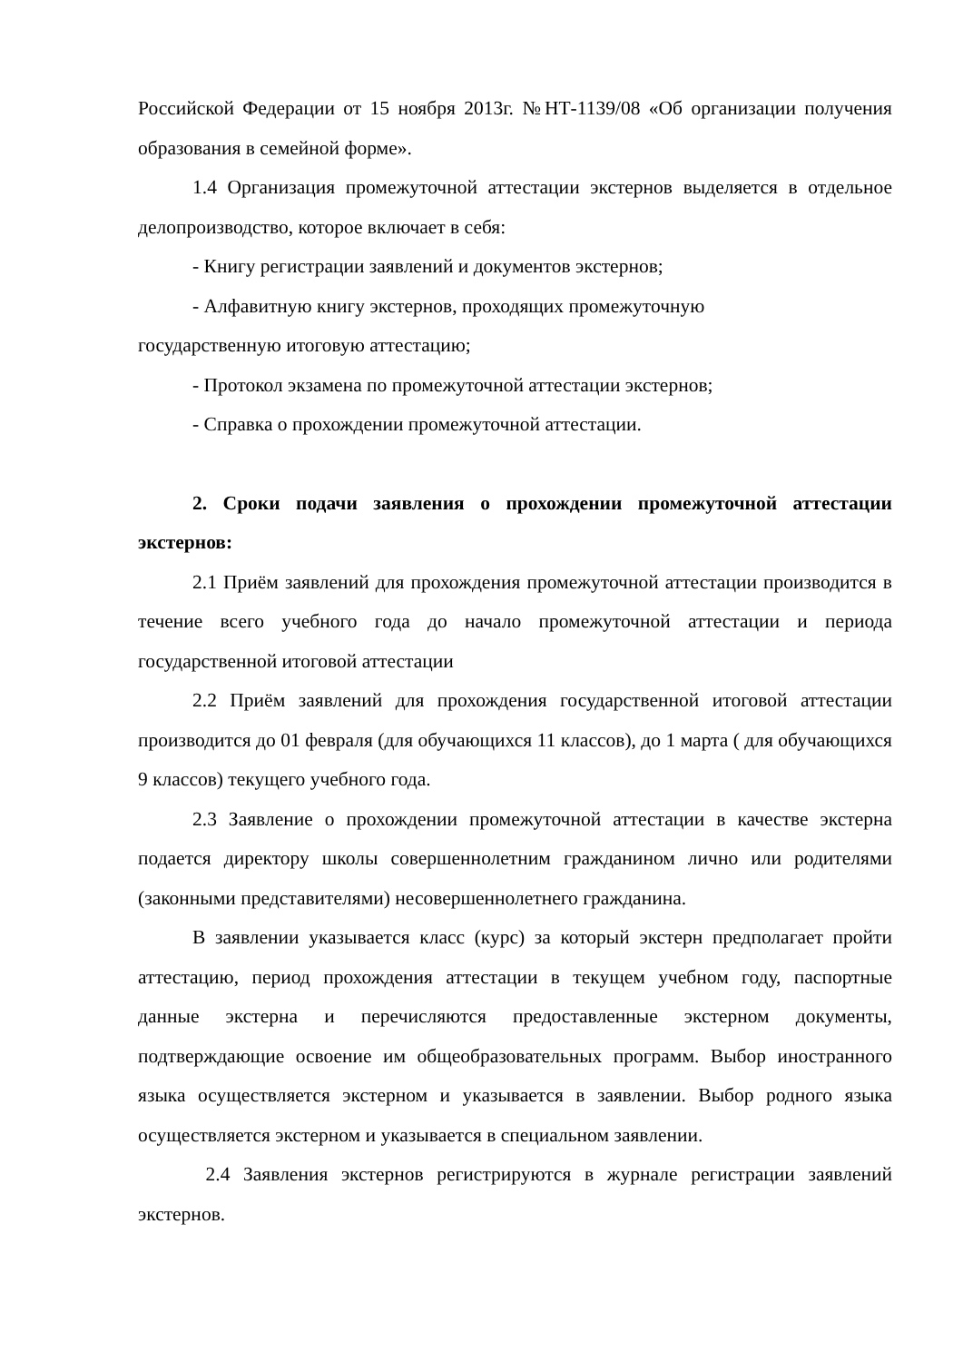Российской Федерации от 15 ноября 2013г. №НТ-1139/08 «Об организации получения образования в семейной форме».
1.4 Организация промежуточной аттестации экстернов выделяется в отдельное делопроизводство, которое включает в себя:
- Книгу регистрации заявлений и документов экстернов;
- Алфавитную книгу экстернов, проходящих промежуточную
государственную итоговую аттестацию;
- Протокол экзамена по промежуточной аттестации экстернов;
- Справка о прохождении промежуточной аттестации.
2. Сроки подачи заявления о прохождении промежуточной аттестации экстернов:
2.1 Приём заявлений для прохождения промежуточной аттестации производится в течение всего учебного года до начало промежуточной аттестации и периода государственной итоговой аттестации
2.2 Приём заявлений для прохождения государственной итоговой аттестации производится до 01 февраля (для обучающихся 11 классов), до 1 марта ( для обучающихся 9 классов) текущего учебного года.
2.3 Заявление о прохождении промежуточной аттестации в качестве экстерна подается директору школы совершеннолетним гражданином лично или родителями (законными представителями) несовершеннолетнего гражданина.
В заявлении указывается класс (курс) за который экстерн предполагает пройти аттестацию, период прохождения аттестации в текущем учебном году, паспортные данные экстерна и перечисляются предоставленные экстерном документы, подтверждающие освоение им общеобразовательных программ. Выбор иностранного языка осуществляется экстерном и указывается в заявлении. Выбор родного языка осуществляется экстерном и указывается в специальном заявлении.
2.4 Заявления экстернов регистрируются в журнале регистрации заявлений экстернов.